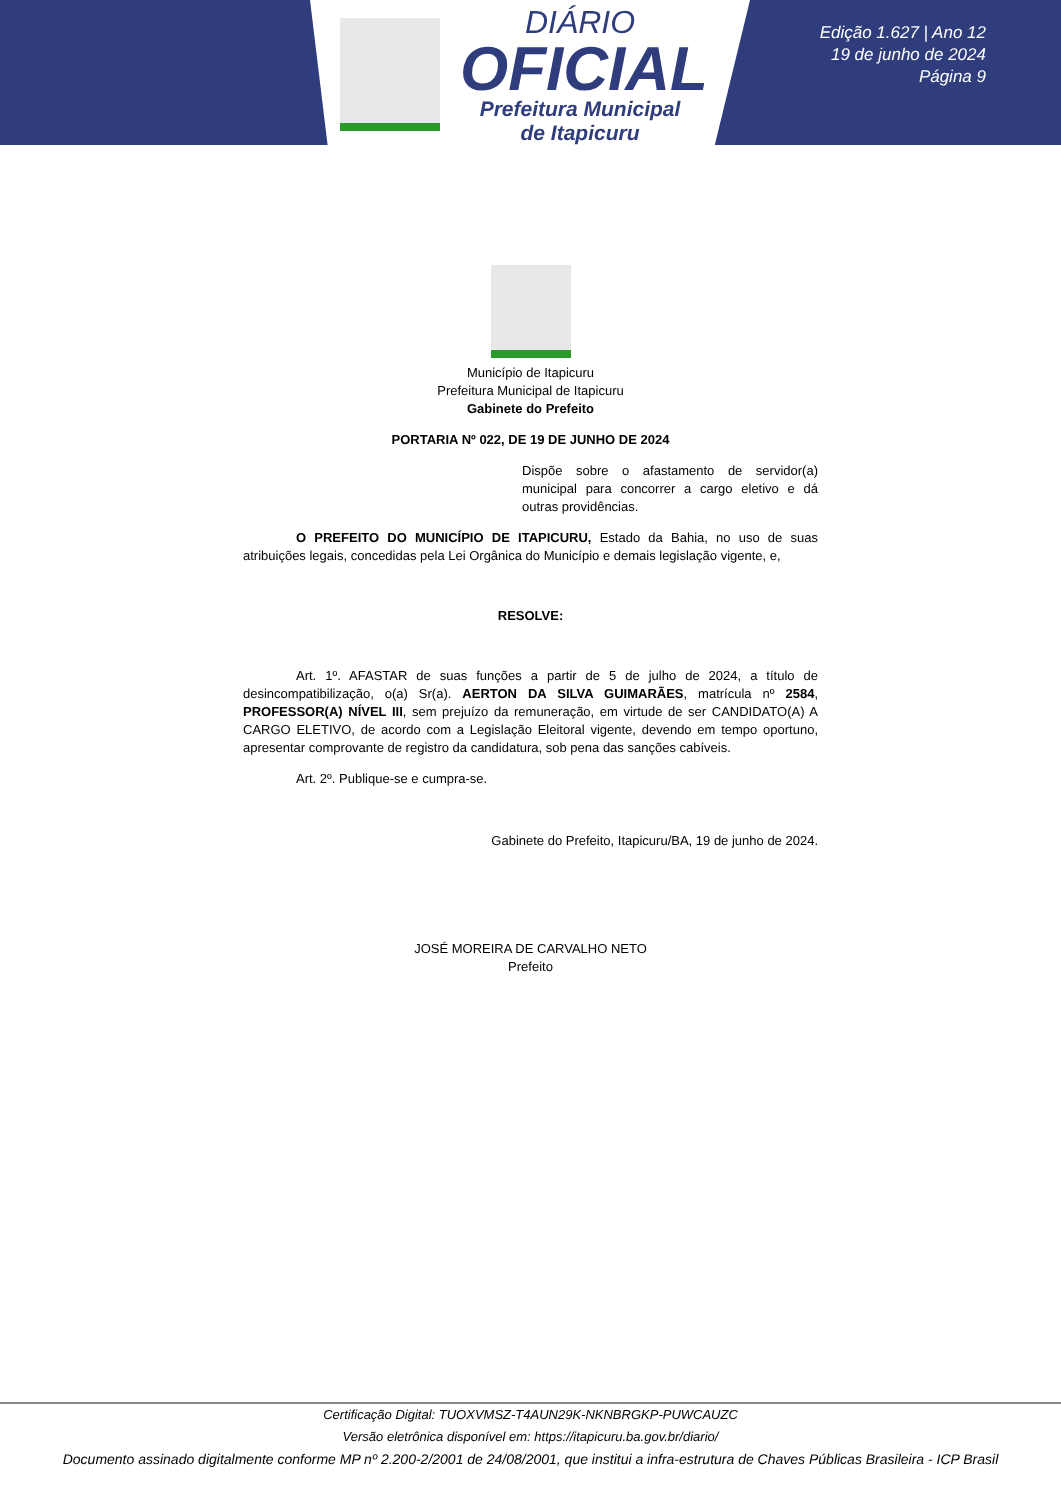DIÁRIO
OFICIAL
Prefeitura Municipal
de Itapicuru
Edição 1.627 | Ano 12
19 de junho de 2024
Página 9
Município de Itapicuru
Prefeitura Municipal de Itapicuru
Gabinete do Prefeito
PORTARIA Nº 022, DE 19 DE JUNHO DE 2024
Dispõe sobre o afastamento de servidor(a) municipal para concorrer a cargo eletivo e dá outras providências.
O PREFEITO DO MUNICÍPIO DE ITAPICURU, Estado da Bahia, no uso de suas atribuições legais, concedidas pela Lei Orgânica do Município e demais legislação vigente, e,
RESOLVE:
Art. 1º. AFASTAR de suas funções a partir de 5 de julho de 2024, a título de desincompatibilização, o(a) Sr(a). AERTON DA SILVA GUIMARÃES, matrícula nº 2584, PROFESSOR(A) NÍVEL III, sem prejuízo da remuneração, em virtude de ser CANDIDATO(A) A CARGO ELETIVO, de acordo com a Legislação Eleitoral vigente, devendo em tempo oportuno, apresentar comprovante de registro da candidatura, sob pena das sanções cabíveis.
Art. 2º. Publique-se e cumpra-se.
Gabinete do Prefeito, Itapicuru/BA, 19 de junho de 2024.
JOSÉ MOREIRA DE CARVALHO NETO
Prefeito
Certificação Digital: TUOXVMSZ-T4AUN29K-NKNBRGKP-PUWCAUZC
Versão eletrônica disponível em: https://itapicuru.ba.gov.br/diario/
Documento assinado digitalmente conforme MP nº 2.200-2/2001 de 24/08/2001, que institui a infra-estrutura de Chaves Públicas Brasileira - ICP Brasil